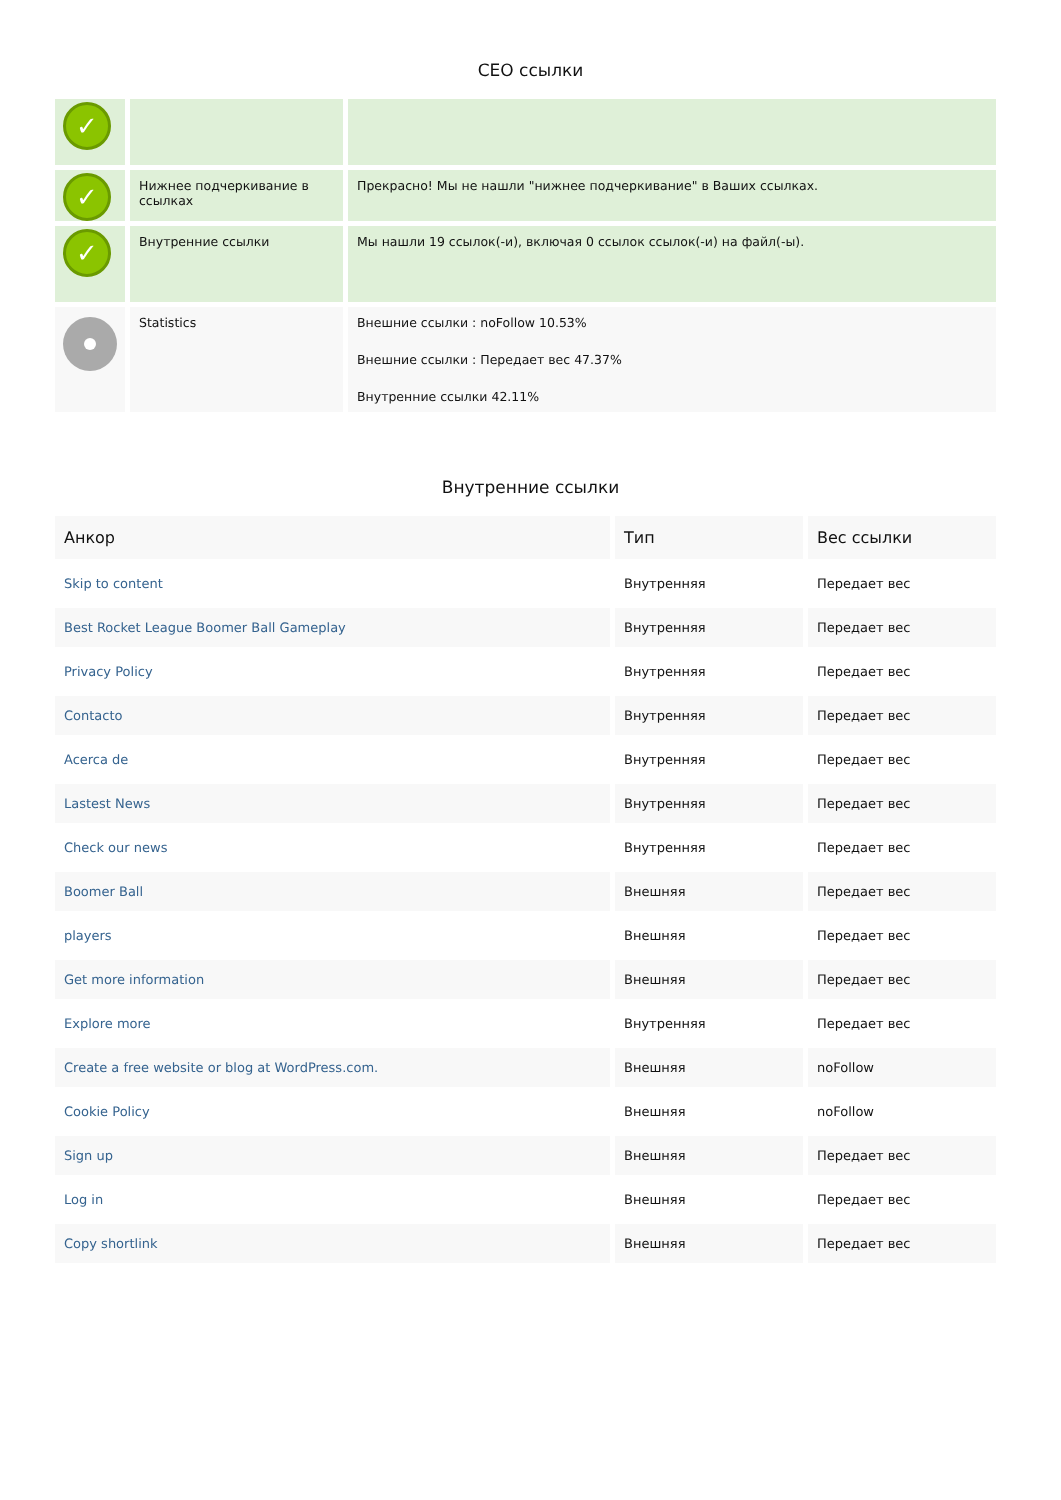CEO ссылки
| ✓ | | |
| ✓ | Нижнее подчеркивание в ссылках | Прекрасно! Мы не нашли "нижнее подчеркивание" в Ваших ссылках. |
| ✓ | Внутренние ссылки | Мы нашли 19 ссылок(-и), включая 0 ссылок ссылок(-и) на файл(-ы). |
| | Statistics | Внешние ссылки : noFollow 10.53% Внешние ссылки : Передает вес 47.37% Внутренние ссылки 42.11% |
Внутренние ссылки
| Анкор | Тип | Вес ссылки |
| --- | --- | --- |
| Skip to content | Внутренняя | Передает вес |
| Best Rocket League Boomer Ball Gameplay | Внутренняя | Передает вес |
| Privacy Policy | Внутренняя | Передает вес |
| Contacto | Внутренняя | Передает вес |
| Acerca de | Внутренняя | Передает вес |
| Lastest News | Внутренняя | Передает вес |
| Check our news | Внутренняя | Передает вес |
| Boomer Ball | Внешняя | Передает вес |
| players | Внешняя | Передает вес |
| Get more information | Внешняя | Передает вес |
| Explore more | Внутренняя | Передает вес |
| Create a free website or blog at WordPress.com. | Внешняя | noFollow |
| Cookie Policy | Внешняя | noFollow |
| Sign up | Внешняя | Передает вес |
| Log in | Внешняя | Передает вес |
| Copy shortlink | Внешняя | Передает вес |